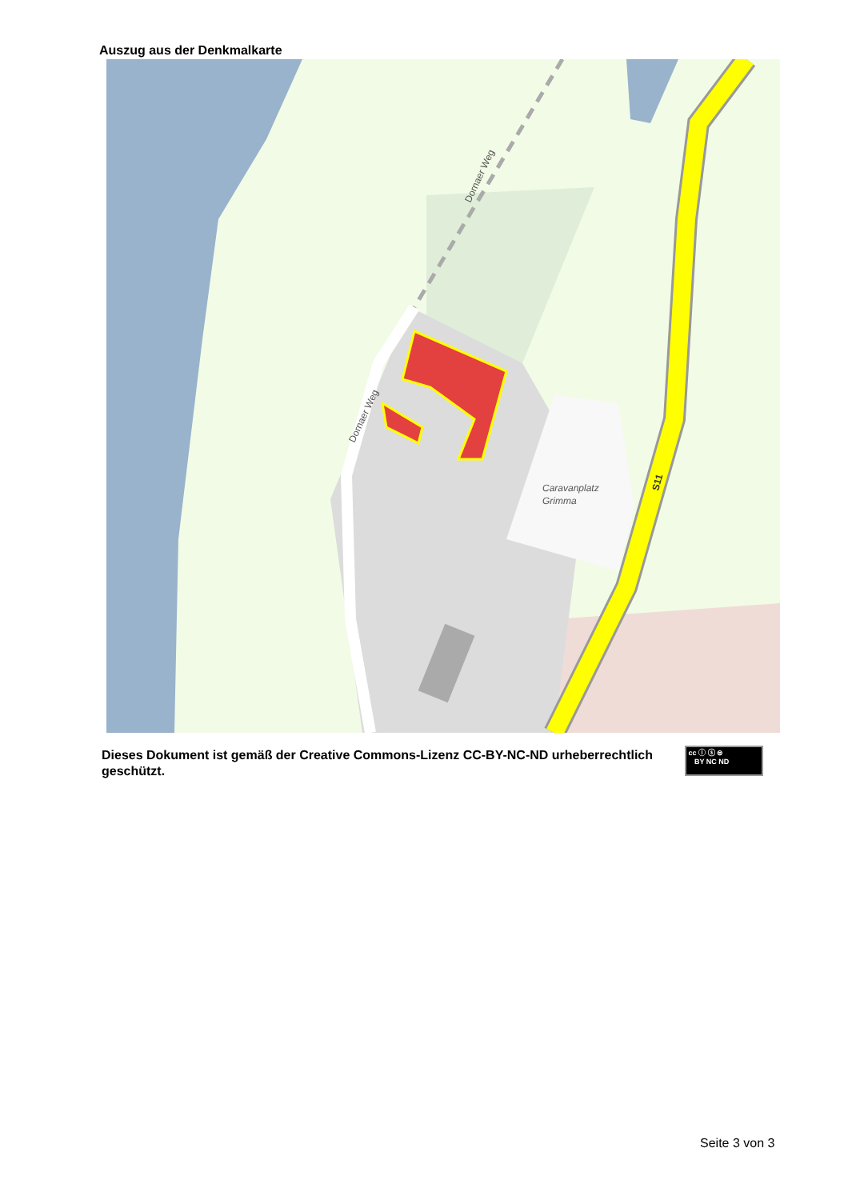Auszug aus der Denkmalkarte
Caravanplatz
Grimma
Dornaer Weg
Dornaer Weg
S11
Dieses Dokument ist gemäß der Creative Commons-Lizenz CC-BY-NC-ND urheberrechtlich geschützt.
cc ⓘ ⓢ ⊜
BY NC ND
Seite 3 von 3